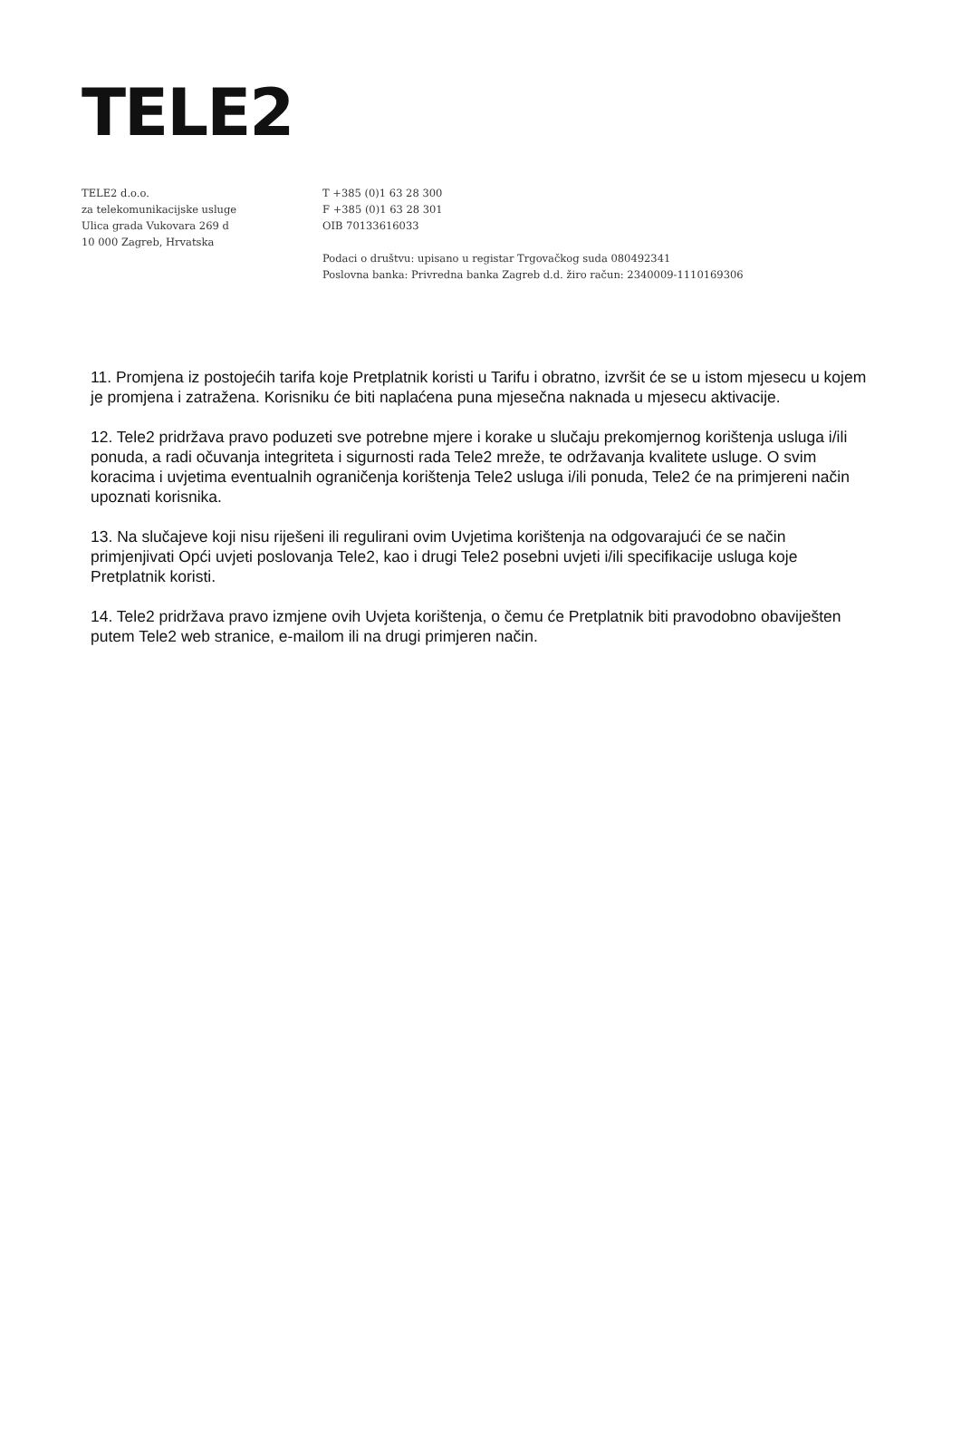TELE2
TELE2 d.o.o.
za telekomunikacijske usluge
Ulica grada Vukovara 269 d
10 000 Zagreb, Hrvatska
T +385 (0)1 63 28 300
F +385 (0)1 63 28 301
OIB 70133616033
Podaci o društvu: upisano u registar Trgovačkog suda 080492341
Poslovna banka: Privredna banka Zagreb d.d. žiro račun: 2340009-1110169306
11. Promjena iz postojećih tarifa koje Pretplatnik koristi u Tarifu i obratno, izvršit će se u istom mjesecu u kojem je promjena i zatražena. Korisniku će biti naplaćena puna mjesečna naknada u mjesecu aktivacije.
12. Tele2 pridržava pravo poduzeti sve potrebne mjere i korake u slučaju prekomjernog korištenja usluga i/ili ponuda, a radi očuvanja integriteta i sigurnosti rada Tele2 mreže, te održavanja kvalitete usluge. O svim koracima i uvjetima eventualnih ograničenja korištenja Tele2 usluga i/ili ponuda, Tele2 će na primjereni način upoznati korisnika.
13. Na slučajeve koji nisu riješeni ili regulirani ovim Uvjetima korištenja na odgovarajući će se način primjenjivati Opći uvjeti poslovanja Tele2, kao i drugi Tele2 posebni uvjeti i/ili specifikacije usluga koje Pretplatnik koristi.
14. Tele2 pridržava pravo izmjene ovih Uvjeta korištenja, o čemu će Pretplatnik biti pravodobno obaviješten putem Tele2 web stranice, e-mailom ili na drugi primjeren način.